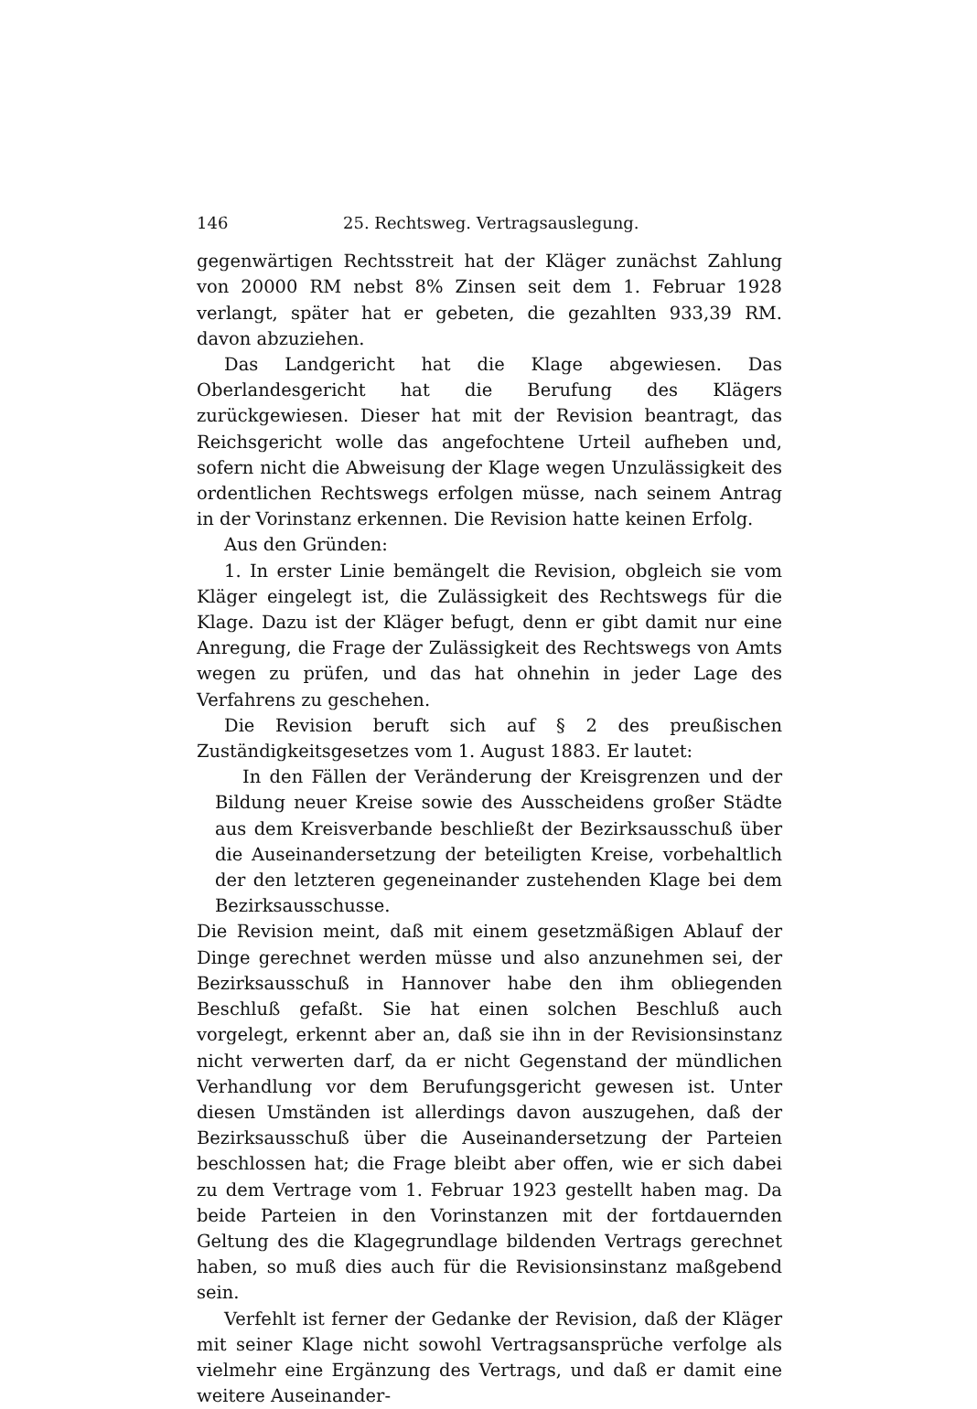146 25. Rechtsweg. Vertragsauslegung.
gegenwärtigen Rechtsstreit hat der Kläger zunächst Zahlung von 20000 RM nebst 8% Zinsen seit dem 1. Februar 1928 verlangt, später hat er gebeten, die gezahlten 933,39 RM. davon abzuziehen.
Das Landgericht hat die Klage abgewiesen. Das Oberlandesgericht hat die Berufung des Klägers zurückgewiesen. Dieser hat mit der Revision beantragt, das Reichsgericht wolle das angefochtene Urteil aufheben und, sofern nicht die Abweisung der Klage wegen Unzulässigkeit des ordentlichen Rechtswegs erfolgen müsse, nach seinem Antrag in der Vorinstanz erkennen. Die Revision hatte keinen Erfolg.
Aus den Gründen:
1. In erster Linie bemängelt die Revision, obgleich sie vom Kläger eingelegt ist, die Zulässigkeit des Rechtswegs für die Klage. Dazu ist der Kläger befugt, denn er gibt damit nur eine Anregung, die Frage der Zulässigkeit des Rechtswegs von Amts wegen zu prüfen, und das hat ohnehin in jeder Lage des Verfahrens zu geschehen.
Die Revision beruft sich auf § 2 des preußischen Zuständigkeitsgesetzes vom 1. August 1883. Er lautet:
In den Fällen der Veränderung der Kreisgrenzen und der Bildung neuer Kreise sowie des Ausscheidens großer Städte aus dem Kreisverbande beschließt der Bezirksausschuß über die Auseinandersetzung der beteiligten Kreise, vorbehaltlich der den letzteren gegeneinander zustehenden Klage bei dem Bezirksausschusse.
Die Revision meint, daß mit einem gesetzmäßigen Ablauf der Dinge gerechnet werden müsse und also anzunehmen sei, der Bezirksausschuß in Hannover habe den ihm obliegenden Beschluß gefaßt. Sie hat einen solchen Beschluß auch vorgelegt, erkennt aber an, daß sie ihn in der Revisionsinstanz nicht verwerten darf, da er nicht Gegenstand der mündlichen Verhandlung vor dem Berufungsgericht gewesen ist. Unter diesen Umständen ist allerdings davon auszugehen, daß der Bezirksausschuß über die Auseinandersetzung der Parteien beschlossen hat; die Frage bleibt aber offen, wie er sich dabei zu dem Vertrage vom 1. Februar 1923 gestellt haben mag. Da beide Parteien in den Vorinstanzen mit der fortdauernden Geltung des die Klagegrundlage bildenden Vertrags gerechnet haben, so muß dies auch für die Revisionsinstanz maßgebend sein.
Verfehlt ist ferner der Gedanke der Revision, daß der Kläger mit seiner Klage nicht sowohl Vertragsansprüche verfolge als vielmehr eine Ergänzung des Vertrags, und daß er damit eine weitere Auseinander-